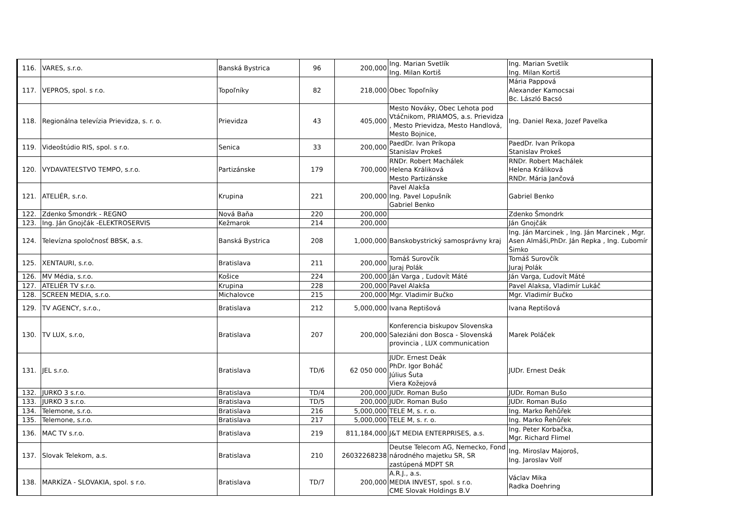| 116. | VARES, s.r.o. | Banská Bystrica | 96 | 200,000 | Ing. Marian Svetlík Ing. Milan Kortiš | Ing. Marian Svetlík Ing. Milan Kortiš |
| 117. | VEPROS, spol. s r.o. | Topoľníky | 82 | 218,000 | Obec Topoľníky | Mária Pappová Alexander Kamocsai Bc. László Bacsó |
| 118. | Regionálna televízia Prievidza, s. r. o. | Prievidza | 43 | 405,000 | Mesto Nováky, Obec Lehota pod Vtáčnikom, PRIAMOS, a.s. Prievidza , Mesto Prievidza, Mesto Handlová, Mesto Bojnice, | Ing. Daniel Rexa, Jozef Pavelka |
| 119. | Videoštúdio RIS, spol. s r.o. | Senica | 33 | 200,000 | PaedDr. Ivan Príkopa Stanislav Prokeš | PaedDr. Ivan Príkopa Stanislav Prokeš |
| 120. | VYDAVATEĽSTVO TEMPO, s.r.o. | Partizánske | 179 | 700,000 | RNDr. Robert Machálek Helena Králiková Mesto Partizánske | RNDr. Robert Machálek Helena Králiková RNDr. Mária Jančová |
| 121. | ATELIÉR, s.r.o. | Krupina | 221 | 200,000 | Pavel Alakša Ing. Pavel Lopušník Gabriel Benko | Gabriel Benko |
| 122. | Zdenko Šmondrk - REGNO | Nová Baňa | 220 | 200,000 | | Zdenko Šmondrk |
| 123. | Ing. Ján Gnojčák -ELEKTROSERVIS | Kežmarok | 214 | 200,000 | | Ján Gnojčák |
| 124. | Televízna spoločnosť BBSK, a.s. | Banská Bystrica | 208 | 1,000,000 | Banskobystrický samosprávny kraj | Ing. Ján Marcinek , Ing. Ján Marcinek , Mgr. Asen Almáši,PhDr. Ján Repka , Ing. Ľubomír Šimko |
| 125. | XENTAURI, s.r.o. | Bratislava | 211 | 200,000 | Tomáš Surovčík Juraj Polák | Tomáš Surovčík Juraj Polák |
| 126. | MV Média, s.r.o. | Košice | 224 | 200,000 | Ján Varga , Ľudovít Máté | Ján Varga, Ľudovít Máté |
| 127. | ATELIÉR TV s.r.o. | Krupina | 228 | 200,000 | Pavel Alakša | Pavel Alaksa, Vladimír Lukáč |
| 128. | SCREEN MEDIA, s.r.o. | Michalovce | 215 | 200,000 | Mgr. Vladimír Bučko | Mgr. Vladimír Bučko |
| 129. | TV AGENCY, s.r.o., | Bratislava | 212 | 5,000,000 | Ivana Reptišová | Ivana Reptišová |
| 130. | TV LUX, s.r.o, | Bratislava | 207 | 200,000 | Konferencia biskupov Slovenska Saleziáni don Bosca - Slovenská provincia , LUX communication | Marek Poláček |
| 131. | JEL s.r.o. | Bratislava | TD/6 | 62 050 000 | JUDr. Ernest Deák PhDr. Igor Boháč Július Šuta Viera Kožejová | JUDr. Ernest Deák |
| 132. | JURKO 3 s.r.o. | Bratislava | TD/4 | 200,000 | JUDr. Roman Bušo | JUDr. Roman Bušo |
| 133. | JURKO 3 s.r.o. | Bratislava | TD/5 | 200,000 | JUDr. Roman Bušo | JUDr. Roman Bušo |
| 134. | Telemone, s.r.o. | Bratislava | 216 | 5,000,000 | TELE M, s. r. o. | Ing. Marko Řehůřek |
| 135. | Telemone, s.r.o. | Bratislava | 217 | 5,000,000 | TELE M, s. r. o. | Ing. Marko Řehůřek |
| 136. | MAC TV s.r.o. | Bratislava | 219 | 811,184,000 | J&T MEDIA ENTERPRISES, a.s. | Ing. Peter Korbačka, Mgr. Richard Flimel |
| 137. | Slovak Telekom, a.s. | Bratislava | 210 | 26032268238 | Deutse Telecom AG, Nemecko, Fond národného majetku SR, SR zastúpená MDPT SR | Ing. Miroslav Majoroš, Ing. Jaroslav Volf |
| 138. | MARKÍZA - SLOVAKIA, spol. s r.o. | Bratislava | TD/7 | 200,000 | A.R.J., a.s. MEDIA INVEST, spol. s r.o. CME Slovak Holdings B.V | Václav Mika Radka Doehring |